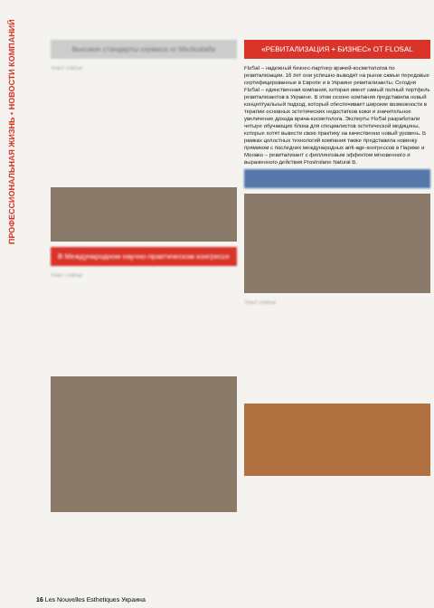ПРОФЕССИОНАЛЬНАЯ ЖИЗНЬ • НОВОСТИ КОМПАНИЙ
Высокие стандарты сервиса от Medicalalfa
Текст статьи
В Международном научно-практическом конгрессе
Текст статьи
«РЕВИТАЛИЗАЦИЯ + БИЗНЕС» ОТ FLOSAL
FloSal – надежный бизнес-партнер врачей-косметологов по ревитализации. 16 лет они успешно выводят на рынок самые передовые сертифицированные в Европе и в Украине ревитализанты. Сегодня FloSal – единственная компания, которая имеет самый полный портфель ревитализантов в Украине. В этом сезоне компания представила новый концептуальный подход, который обеспечивает широкие возможности в терапии основных эстетических недостатков кожи и значительное увеличение дохода врача-косметолога. Эксперты FloSal разработали четыре обучающих блока для специалистов эстетической медицины, которые хотят вывести свою практику на качественно новый уровень. В рамках целостных технологий компания также представила новинку прямиком с последних международных anti-age-конгрессов в Париже и Монако – ревитализант с филлинговым эффектом мгновенного и выраженного действия Prostrolane Natural B.
Текст статьи
16 Les Nouvelles Esthetiques Украина